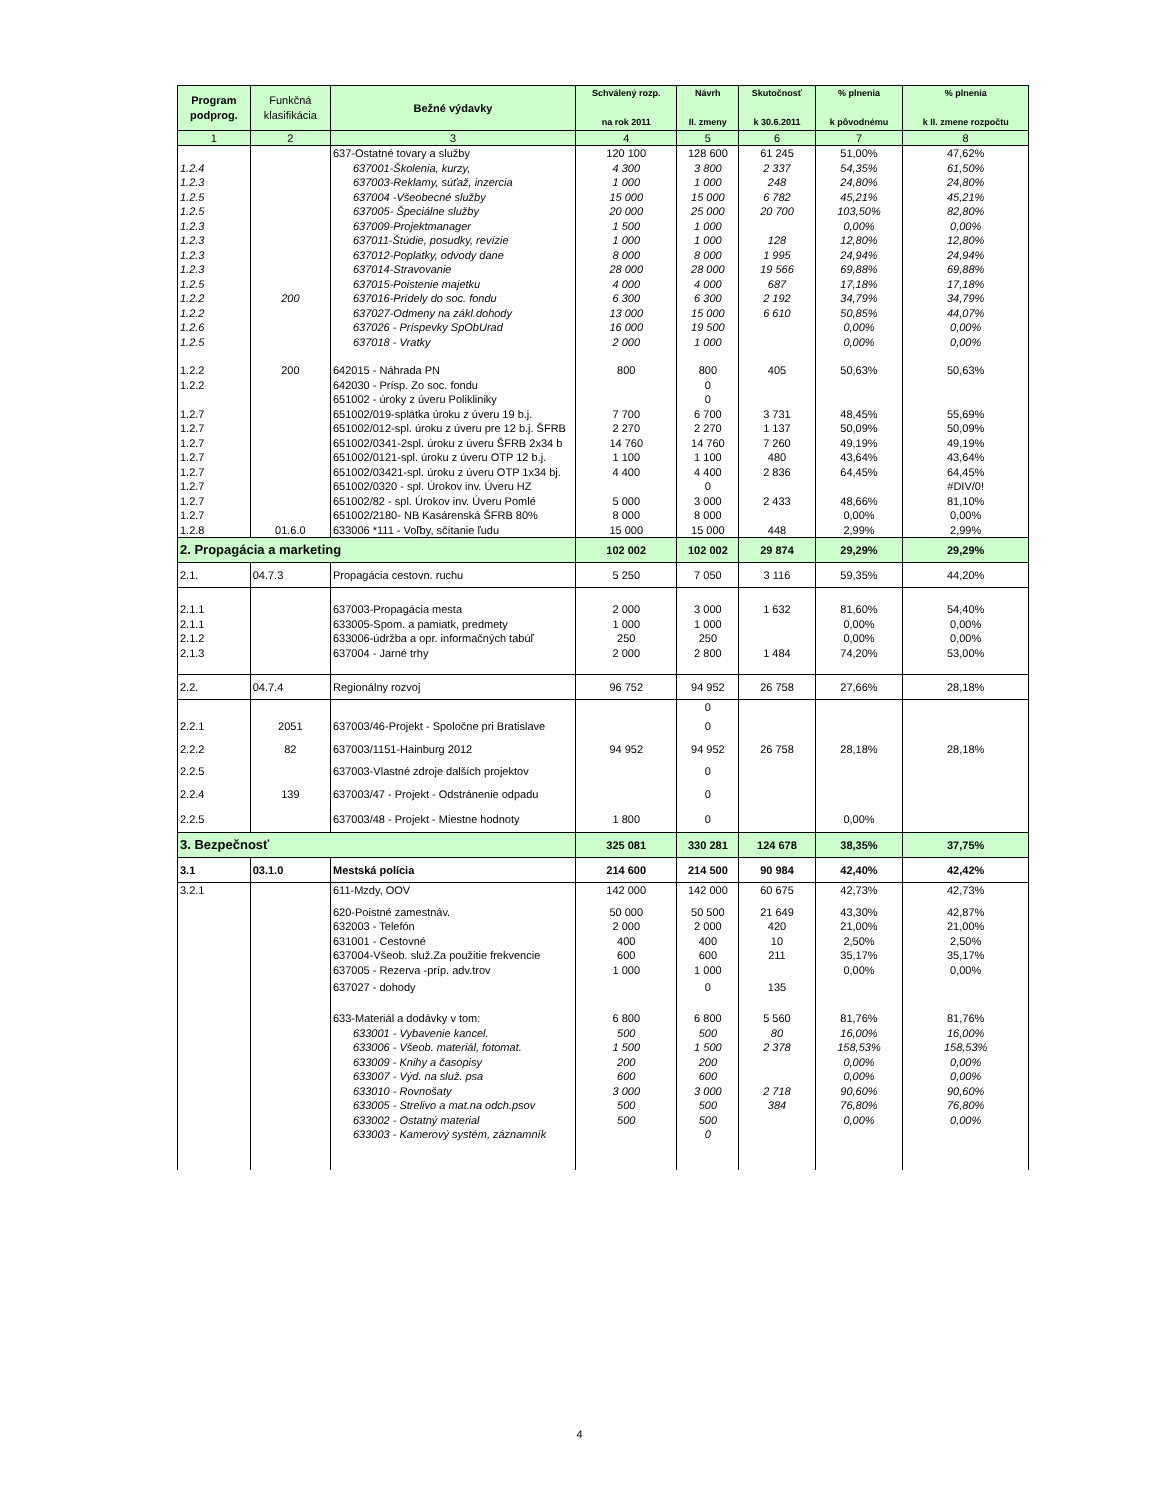| Program podprog. | Funkčná klasifikácia | Bežné výdavky | Schválený rozp. na rok 2011 | Návrh II. zmeny | Skutočnosť k 30.6.2011 | % plnenia k pôvodnému | % plnenia k II. zmene rozpočtu |
| --- | --- | --- | --- | --- | --- | --- | --- |
| 1 | 2 | 3 | 4 | 5 | 6 | 7 | 8 |
| | | 637-Ostatné tovary a služby | 120 100 | 128 600 | 61 245 | 51,00% | 47,62% |
| 1.2.4 | | 637001-Školenia, kurzy, | 4 300 | 3 800 | 2 337 | 54,35% | 61,50% |
| 1.2.3 | | 637003-Reklamy, súťaž, inzercia | 1 000 | 1 000 | 248 | 24,80% | 24,80% |
| 1.2.5 | | 637004 -Všeobecné služby | 15 000 | 15 000 | 6 782 | 45,21% | 45,21% |
| 1.2.5 | | 637005- Špeciálne služby | 20 000 | 25 000 | 20 700 | 103,50% | 82,80% |
| 1.2.3 | | 637009-Projektmanager | 1 500 | 1 000 | | 0,00% | 0,00% |
| 1.2.3 | | 637011-Štúdie, posudky, revízie | 1 000 | 1 000 | 128 | 12,80% | 12,80% |
| 1.2.3 | | 637012-Poplatky, odvody dane | 8 000 | 8 000 | 1 995 | 24,94% | 24,94% |
| 1.2.3 | | 637014-Stravovanie | 28 000 | 28 000 | 19 566 | 69,88% | 69,88% |
| 1.2.5 | | 637015-Poistenie majetku | 4 000 | 4 000 | 687 | 17,18% | 17,18% |
| 1.2.2 | 200 | 637016-Prídely do soc. fondu | 6 300 | 6 300 | 2 192 | 34,79% | 34,79% |
| 1.2.2 | | 637027-Odmeny na zákl.dohody | 13 000 | 15 000 | 6 610 | 50,85% | 44,07% |
| 1.2.6 | | 637026 - Príspevky SpObUrad | 16 000 | 19 500 | | 0,00% | 0,00% |
| 1.2.5 | | 637018 - Vratky | 2 000 | 1 000 | | 0,00% | 0,00% |
| 1.2.2 | 200 | 642015 - Náhrada PN | 800 | 800 | 405 | 50,63% | 50,63% |
| 1.2.2 | | 642030 - Prísp. Zo soc. fondu | | 0 | | | |
| | | 651002 - úroky z úveru Polikliniky | | 0 | | | |
| 1.2.7 | | 651002/019-splátka úroku z úveru 19 b.j. | 7 700 | 6 700 | 3 731 | 48,45% | 55,69% |
| 1.2.7 | | 651002/012-spl. úroku z úveru pre 12 b.j. ŠFRB | 2 270 | 2 270 | 1 137 | 50,09% | 50,09% |
| 1.2.7 | | 651002/0341-2spl. úroku z úveru ŠFRB 2x34 b | 14 760 | 14 760 | 7 260 | 49,19% | 49,19% |
| 1.2.7 | | 651002/0121-spl. úroku z úveru OTP 12 b.j. | 1 100 | 1 100 | 480 | 43,64% | 43,64% |
| 1.2.7 | | 651002/03421-spl. úroku z úveru OTP 1x34 bj. | 4 400 | 4 400 | 2 836 | 64,45% | 64,45% |
| 1.2.7 | | 651002/0320 - spl. Úrokov inv. Úveru HZ | | 0 | | | #DIV/0! |
| 1.2.7 | | 651002/82 - spl. Úrokov inv. Úveru Pomlé | 5 000 | 3 000 | 2 433 | 48,66% | 81,10% |
| 1.2.7 | | 651002/2180- NB Kasárenská ŠFRB 80% | 8 000 | 8 000 | | 0,00% | 0,00% |
| 1.2.8 | 01.6.0 | 633006 *111 - Voľby, sčítanie ľudu | 15 000 | 15 000 | 448 | 2,99% | 2,99% |
| 2. Propagácia a marketing | | | 102 002 | 102 002 | 29 874 | 29,29% | 29,29% |
| 2.1. | 04.7.3 | Propagácia cestovn. ruchu | 5 250 | 7 050 | 3 116 | 59,35% | 44,20% |
| 2.1.1 | | 637003-Propagácia mesta | 2 000 | 3 000 | 1 632 | 81,60% | 54,40% |
| 2.1.1 | | 633005-Spom. a pamiatk, predmety | 1 000 | 1 000 | | 0,00% | 0,00% |
| 2.1.2 | | 633006-údržba a opr. informačných tabúľ | 250 | 250 | | 0,00% | 0,00% |
| 2.1.3 | | 637004 - Jarné trhy | 2 000 | 2 800 | 1 484 | 74,20% | 53,00% |
| 2.2. | 04.7.4 | Regionálny rozvoj | 96 752 | 94 952 | 26 758 | 27,66% | 28,18% |
| | | | | 0 | | | |
| 2.2.1 | 2051 | 637003/46-Projekt - Spoločne pri Bratislave | | 0 | | | |
| 2.2.2 | 82 | 637003/1151-Hainburg 2012 | 94 952 | 94 952 | 26 758 | 28,18% | 28,18% |
| 2.2.5 | | 637003-Vlastné zdroje dalších projektov | | 0 | | | |
| 2.2.4 | 139 | 637003/47 - Projekt - Odstránenie odpadu | | 0 | | | |
| 2.2.5 | | 637003/48 - Projekt - Miestne hodnoty | 1 800 | 0 | | 0,00% | |
| 3. Bezpečnosť | | | 325 081 | 330 281 | 124 678 | 38,35% | 37,75% |
| 3.1 | 03.1.0 | Mestská polícia | 214 600 | 214 500 | 90 984 | 42,40% | 42,42% |
| 3.2.1 | | 611-Mzdy, OOV | 142 000 | 142 000 | 60 675 | 42,73% | 42,73% |
| | | 620-Poistné zamestnáv. | 50 000 | 50 500 | 21 649 | 43,30% | 42,87% |
| | | 632003 - Telefón | 2 000 | 2 000 | 420 | 21,00% | 21,00% |
| | | 631001 - Cestovné | 400 | 400 | 10 | 2,50% | 2,50% |
| | | 637004-Všeob. služ.Za použitie frekvencie | 600 | 600 | 211 | 35,17% | 35,17% |
| | | 637005 - Rezerva -príp. adv.trov | 1 000 | 1 000 | | 0,00% | 0,00% |
| | | 637027 - dohody | | 0 | 135 | | |
| | | 633-Materiál a dodávky v tom: | 6 800 | 6 800 | 5 560 | 81,76% | 81,76% |
| | | 633001 - Vybavenie kancel. | 500 | 500 | 80 | 16,00% | 16,00% |
| | | 633006 - Všeob. materiál, fotomat. | 1 500 | 1 500 | 2 378 | 158,53% | 158,53% |
| | | 633009 - Knihy a časopisy | 200 | 200 | | 0,00% | 0,00% |
| | | 633007 - Výd. na služ. psa | 600 | 600 | | 0,00% | 0,00% |
| | | 633010 - Rovnošaty | 3 000 | 3 000 | 2 718 | 90,60% | 90,60% |
| | | 633005 - Strelivo a mat.na odch.psov | 500 | 500 | 384 | 76,80% | 76,80% |
| | | 633002 - Ostatný material | 500 | 500 | | 0,00% | 0,00% |
| | | 633003 - Kamerový systém, záznamník | | 0 | | | |
4